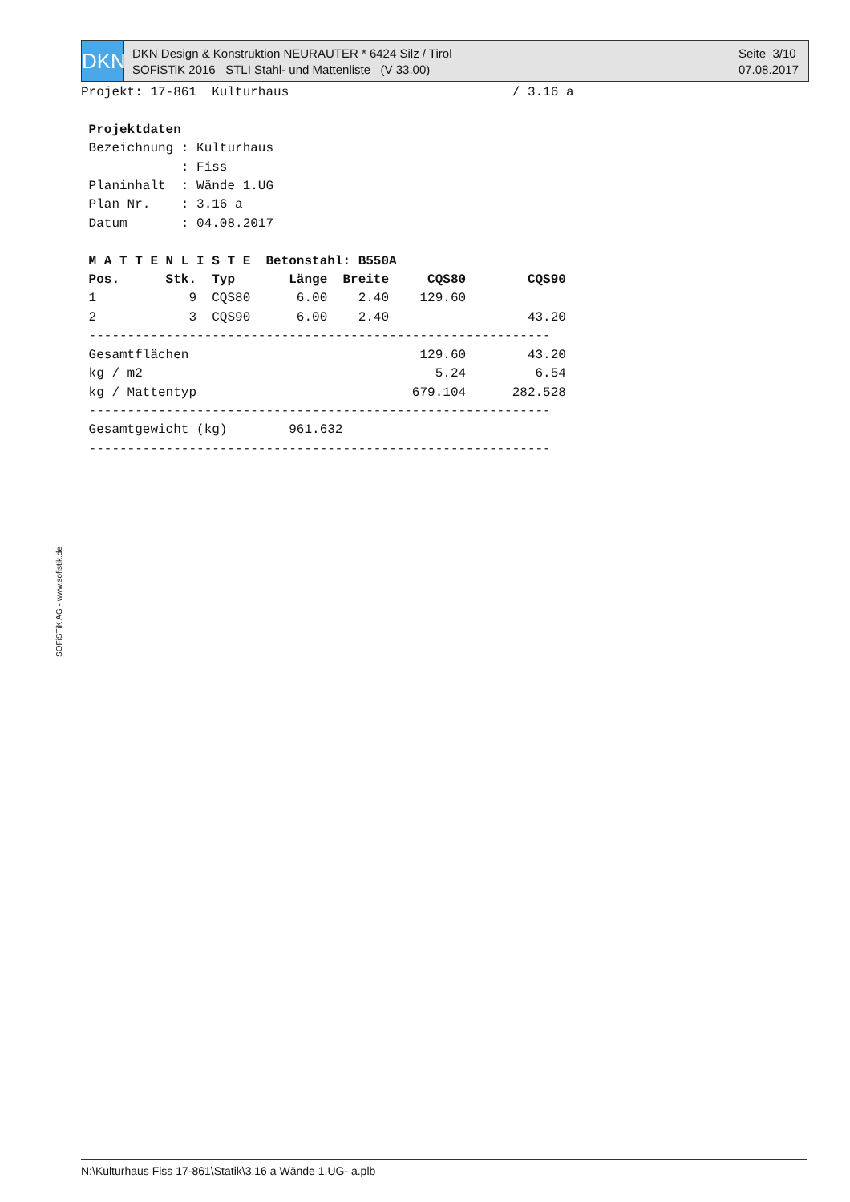DKN
DKN Design & Konstruktion NEURAUTER * 6424 Silz / Tirol
SOFiSTiK 2016 STLI Stahl- und Mattenliste (V 33.00)
Seite 3/10
07.08.2017
Projekt: 17-861 Kulturhaus / 3.16 a Projektdaten Bezeichnung : Kulturhaus : Fiss Planinhalt : Wände 1.UG Plan Nr. : 3.16 a Datum : 04.08.2017 M A T T E N L I S T E Betonstahl: B550A Pos. Stk. Typ Länge Breite CQS80 CQS90 1 9 CQS80 6.00 2.40 129.60 2 3 CQS90 6.00 2.40 43.20 ------------------------------------------------------------ Gesamtflächen 129.60 43.20 kg / m2 5.24 6.54 kg / Mattentyp 679.104 282.528 ------------------------------------------------------------ Gesamtgewicht (kg) 961.632 ------------------------------------------------------------
SOFiSTiK AG - www.sofistik.de
N:\Kulturhaus Fiss 17-861\Statik\3.16 a Wände 1.UG- a.plb